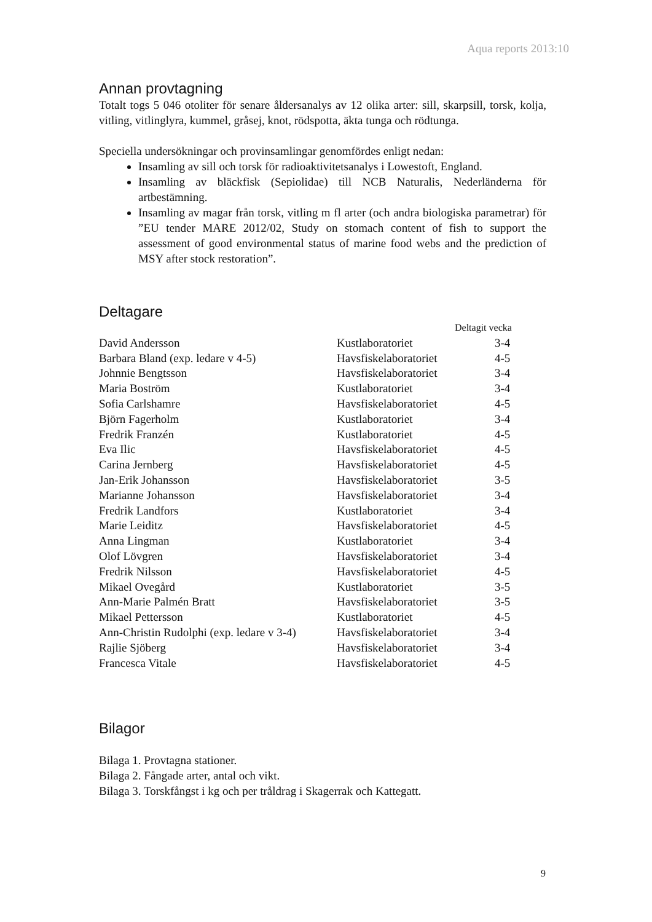Aqua reports 2013:10
Annan provtagning
Totalt togs 5 046 otoliter för senare åldersanalys av 12 olika arter: sill, skarpsill, torsk, kolja, vitling, vitlinglyra, kummel, gråsej, knot, rödspotta, äkta tunga och rödtunga.
Speciella undersökningar och provinsamlingar genomfördes enligt nedan:
Insamling av sill och torsk för radioaktivitetsanalys i Lowestoft, England.
Insamling av bläckfisk (Sepiolidae) till NCB Naturalis, Nederländerna för artbestämning.
Insamling av magar från torsk, vitling m fl arter (och andra biologiska parametrar) för ”EU tender MARE 2012/02, Study on stomach content of fish to support the assessment of good environmental status of marine food webs and the prediction of MSY after stock restoration”.
Deltagare
| | | Deltagit vecka |
| --- | --- | --- |
| David Andersson | Kustlaboratoriet | 3-4 |
| Barbara Bland (exp. ledare v 4-5) | Havsfiskelaboratoriet | 4-5 |
| Johnnie Bengtsson | Havsfiskelaboratoriet | 3-4 |
| Maria Boström | Kustlaboratoriet | 3-4 |
| Sofia Carlshamre | Havsfiskelaboratoriet | 4-5 |
| Björn Fagerholm | Kustlaboratoriet | 3-4 |
| Fredrik Franzén | Kustlaboratoriet | 4-5 |
| Eva Ilic | Havsfiskelaboratoriet | 4-5 |
| Carina Jernberg | Havsfiskelaboratoriet | 4-5 |
| Jan-Erik Johansson | Havsfiskelaboratoriet | 3-5 |
| Marianne Johansson | Havsfiskelaboratoriet | 3-4 |
| Fredrik Landfors | Kustlaboratoriet | 3-4 |
| Marie Leiditz | Havsfiskelaboratoriet | 4-5 |
| Anna Lingman | Kustlaboratoriet | 3-4 |
| Olof Lövgren | Havsfiskelaboratoriet | 3-4 |
| Fredrik Nilsson | Havsfiskelaboratoriet | 4-5 |
| Mikael Ovegård | Kustlaboratoriet | 3-5 |
| Ann-Marie Palmén Bratt | Havsfiskelaboratoriet | 3-5 |
| Mikael Pettersson | Kustlaboratoriet | 4-5 |
| Ann-Christin Rudolphi (exp. ledare v 3-4) | Havsfiskelaboratoriet | 3-4 |
| Rajlie Sjöberg | Havsfiskelaboratoriet | 3-4 |
| Francesca Vitale | Havsfiskelaboratoriet | 4-5 |
Bilagor
Bilaga 1. Provtagna stationer.
Bilaga 2. Fångade arter, antal och vikt.
Bilaga 3. Torskfångst i kg och per tråldrag i Skagerrak och Kattegatt.
9